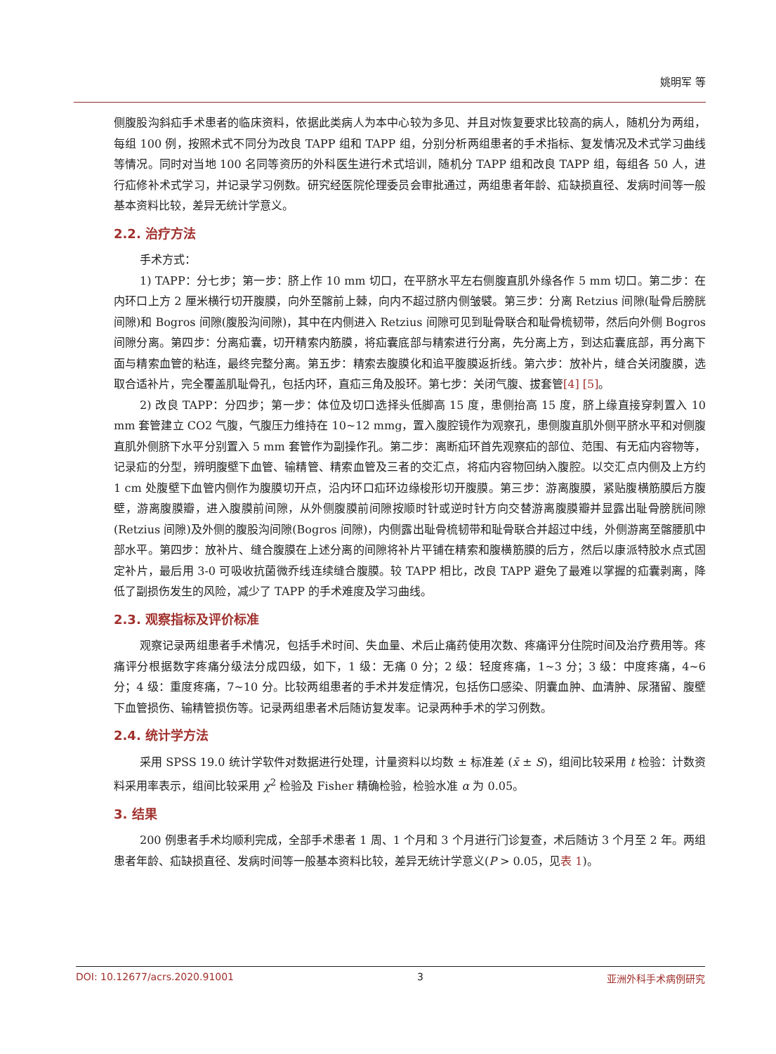姚明军 等
侧腹股沟斜疝手术患者的临床资料，依据此类病人为本中心较为多见、并且对恢复要求比较高的病人，随机分为两组，每组 100 例，按照术式不同分为改良 TAPP 组和 TAPP 组，分别分析两组患者的手术指标、复发情况及术式学习曲线等情况。同时对当地 100 名同等资历的外科医生进行术式培训，随机分 TAPP 组和改良 TAPP 组，每组各 50 人，进行疝修补术式学习，并记录学习例数。研究经医院伦理委员会审批通过，两组患者年龄、疝缺损直径、发病时间等一般基本资料比较，差异无统计学意义。
2.2. 治疗方法
手术方式：
1) TAPP：分七步；第一步：脐上作 10 mm 切口，在平脐水平左右侧腹直肌外缘各作 5 mm 切口。第二步：在内环口上方 2 厘米横行切开腹膜，向外至髂前上棘，向内不超过脐内侧皱襞。第三步：分离 Retzius 间隙(耻骨后膀胱间隙)和 Bogros 间隙(腹股沟间隙)，其中在内侧进入 Retzius 间隙可见到耻骨联合和耻骨梳韧带，然后向外侧 Bogros 间隙分离。第四步：分离疝囊，切开精索内筋膜，将疝囊底部与精索进行分离，先分离上方，到达疝囊底部，再分离下面与精索血管的粘连，最终完整分离。第五步：精索去腹膜化和追平腹膜返折线。第六步：放补片，缝合关闭腹膜，选取合适补片，完全覆盖肌耻骨孔，包括内环，直疝三角及股环。第七步：关闭气腹、拔套管[4] [5]。
2) 改良 TAPP：分四步；第一步：体位及切口选择头低脚高 15 度，患侧抬高 15 度，脐上缘直接穿刺置入 10 mm 套管建立 CO2 气腹，气腹压力维持在 10~12 mmg，置入腹腔镜作为观察孔，患侧腹直肌外侧平脐水平和对侧腹直肌外侧脐下水平分别置入 5 mm 套管作为副操作孔。第二步：离断疝环首先观察疝的部位、范围、有无疝内容物等，记录疝的分型，辨明腹壁下血管、输精管、精索血管及三者的交汇点，将疝内容物回纳入腹腔。以交汇点内侧及上方约 1 cm 处腹壁下血管内侧作为腹膜切开点，沿内环口疝环边缘梭形切开腹膜。第三步：游离腹膜，紧贴腹横筋膜后方腹壁，游离腹膜瓣，进入腹膜前间隙，从外侧腹膜前间隙按顺时针或逆时针方向交替游离腹膜瓣并显露出耻骨膀胱间隙(Retzius 间隙)及外侧的腹股沟间隙(Bogros 间隙)，内侧露出耻骨梳韧带和耻骨联合并超过中线，外侧游离至髂腰肌中部水平。第四步：放补片、缝合腹膜在上述分离的间隙将补片平铺在精索和腹横筋膜的后方，然后以康派特胶水点式固定补片，最后用 3-0 可吸收抗菌微乔线连续缝合腹膜。较 TAPP 相比，改良 TAPP 避免了最难以掌握的疝囊剥离，降低了副损伤发生的风险，减少了 TAPP 的手术难度及学习曲线。
2.3. 观察指标及评价标准
观察记录两组患者手术情况，包括手术时间、失血量、术后止痛药使用次数、疼痛评分住院时间及治疗费用等。疼痛评分根据数字疼痛分级法分成四级，如下，1 级：无痛 0 分；2 级：轻度疼痛，1~3 分；3 级：中度疼痛，4~6 分；4 级：重度疼痛，7~10 分。比较两组患者的手术并发症情况，包括伤口感染、阴囊血肿、血清肿、尿潴留、腹壁下血管损伤、输精管损伤等。记录两组患者术后随访复发率。记录两种手术的学习例数。
2.4. 统计学方法
采用 SPSS 19.0 统计学软件对数据进行处理，计量资料以均数 ± 标准差 (x̄ ± S)，组间比较采用 t 检验：计数资料采用率表示，组间比较采用 χ<sup>2</sup> 检验及 Fisher 精确检验，检验水准 α 为 0.05。
3. 结果
200 例患者手术均顺利完成，全部手术患者 1 周、1 个月和 3 个月进行门诊复查，术后随访 3 个月至 2 年。两组患者年龄、疝缺损直径、发病时间等一般基本资料比较，差异无统计学意义(P > 0.05，见表 1)。
DOI: 10.12677/acrs.2020.91001 3 亚洲外科手术病例研究